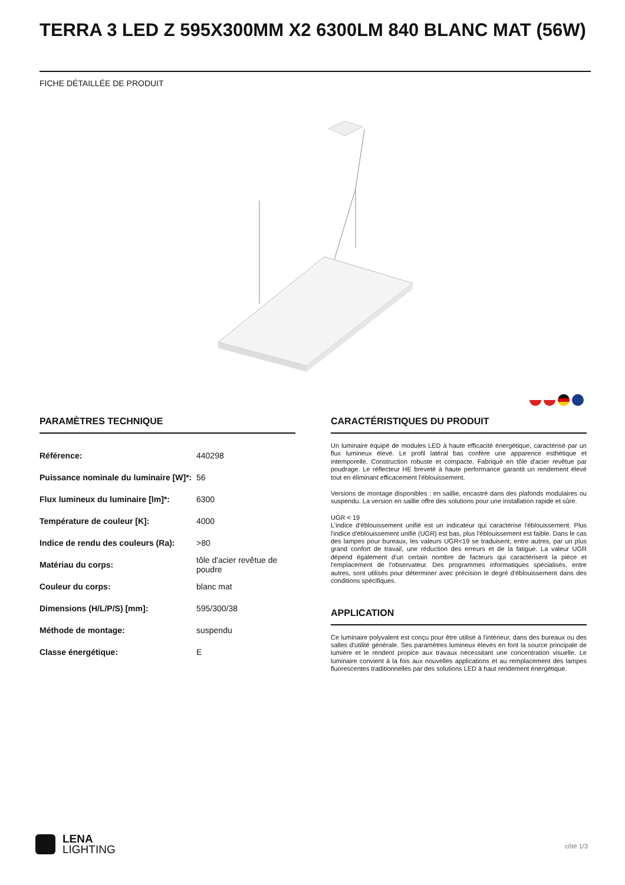TERRA 3 LED Z 595X300MM X2 6300LM 840 BLANC MAT (56W)
FICHE DÉTAILLÉE DE PRODUIT
PARAMÈTRES TECHNIQUE
| Référence: | 440298 |
| Puissance nominale du luminaire [W]*: | 56 |
| Flux lumineux du luminaire [lm]*: | 6300 |
| Température de couleur [K]: | 4000 |
| Indice de rendu des couleurs (Ra): | >80 |
| Matériau du corps: | tôle d'acier revêtue de poudre |
| Couleur du corps: | blanc mat |
| Dimensions (H/L/P/S) [mm]: | 595/300/38 |
| Méthode de montage: | suspendu |
| Classe énergétique: | E |
CARACTÉRISTIQUES DU PRODUIT
Un luminaire équipé de modules LED à haute efficacité énergétique, caractérisé par un flux lumineux élevé. Le profil latéral bas confère une apparence esthétique et intemporelle. Construction robuste et compacte. Fabriqué en tôle d'acier revêtue par poudrage. Le réflecteur HE breveté à haute performance garantit un rendement élevé tout en éliminant efficacement l'éblouissement.
Versions de montage disponibles : en saillie, encastré dans des plafonds modulaires ou suspendu. La version en saillie offre des solutions pour une installation rapide et sûre.
UGR < 19
L'indice d'éblouissement unifié est un indicateur qui caractérise l'éblouissement. Plus l'indice d'éblouissement unifié (UGR) est bas, plus l'éblouissement est faible. Dans le cas des lampes pour bureaux, les valeurs UGR<19 se traduisent, entre autres, par un plus grand confort de travail, une réduction des erreurs et de la fatigue. La valeur UGR dépend également d'un certain nombre de facteurs qui caractérisent la pièce et l'emplacement de l'observateur. Des programmes informatiques spécialisés, entre autres, sont utilisés pour déterminer avec précision le degré d'éblouissement dans des conditions spécifiques.
APPLICATION
Ce luminaire polyvalent est conçu pour être utilisé à l'intérieur, dans des bureaux ou des salles d'utilité générale. Ses paramètres lumineux élevés en font la source principale de lumière et le rendent propice aux travaux nécessitant une concentration visuelle. Le luminaire convient à la fois aux nouvelles applications et au remplacement des lampes fluorescentes traditionnelles par des solutions LED à haut rendement énergétique.
LENA
LIGHTING
côté 1/3